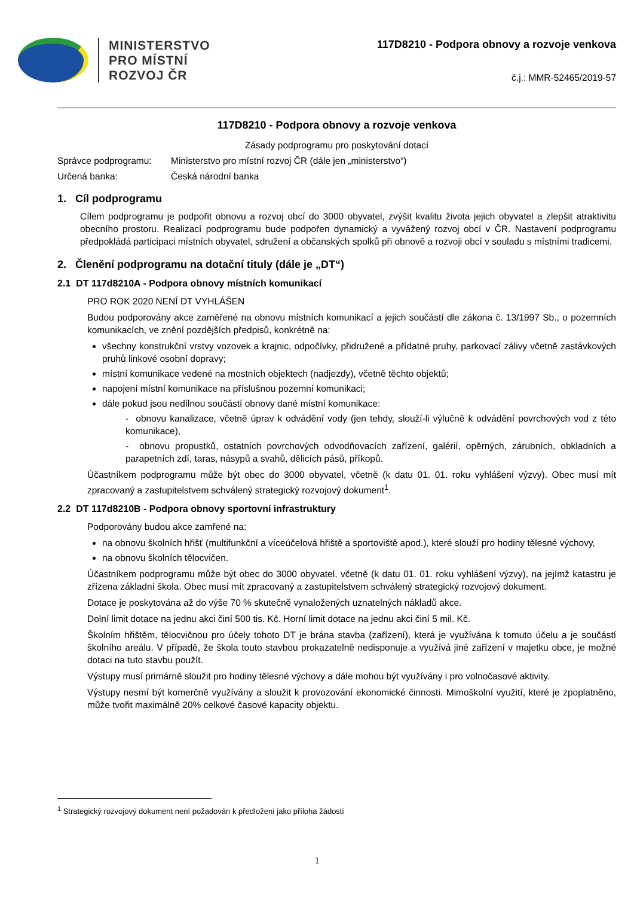MINISTERSTVO
PRO MÍSTNÍ
ROZVOJ ČR
117D8210 - Podpora obnovy a rozvoje venkova
č.j.: MMR-52465/2019-57
117D8210 - Podpora obnovy a rozvoje venkova
Zásady podprogramu pro poskytování dotací
Správce podprogramu: Ministerstvo pro místní rozvoj ČR (dále jen „ministerstvo“)
Určená banka: Česká národní banka
1. Cíl podprogramu
Cílem podprogramu je podpořit obnovu a rozvoj obcí do 3000 obyvatel, zvýšit kvalitu života jejich obyvatel a zlepšit atraktivitu obecního prostoru. Realizací podprogramu bude podpořen dynamický a vyvážený rozvoj obcí v ČR. Nastavení podprogramu předpokládá participaci místních obyvatel, sdružení a občanských spolků při obnově a rozvoji obcí v souladu s místními tradicemi.
2. Členění podprogramu na dotační tituly (dále je „DT“)
2.1 DT 117d8210A - Podpora obnovy místních komunikací
PRO ROK 2020 NENÍ DT VYHLÁŠEN
Budou podporovány akce zaměřené na obnovu místních komunikací a jejich součástí dle zákona č. 13/1997 Sb., o pozemních komunikacích, ve znění pozdějších předpisů, konkrétně na:
všechny konstrukční vrstvy vozovek a krajnic, odpočívky, přidružené a přídatné pruhy, parkovací zálivy včetně zastávkových pruhů linkové osobní dopravy;
místní komunikace vedené na mostních objektech (nadjezdy), včetně těchto objektů;
napojení místní komunikace na příslušnou pozemní komunikaci;
dále pokud jsou nedílnou součástí obnovy dané místní komunikace:
- obnovu kanalizace, včetně úprav k odvádění vody (jen tehdy, slouží-li výlučně k odvádění povrchových vod z této komunikace),
- obnovu propustků, ostatních povrchových odvodňovacích zařízení, galérií, opěrných, zárubních, obkladních a parapetních zdí, taras, násypů a svahů, dělicích pásů, příkopů.
Účastníkem podprogramu může být obec do 3000 obyvatel, včetně (k datu 01. 01. roku vyhlášení výzvy). Obec musí mít zpracovaný a zastupitelstvem schválený strategický rozvojový dokument<sup>1</sup>.
2.2 DT 117d8210B - Podpora obnovy sportovní infrastruktury
Podporovány budou akce zamřené na:
na obnovu školních hřišť (multifunkční a víceúčelová hřiště a sportoviště apod.), které slouží pro hodiny tělesné výchovy,
na obnovu školních tělocvičen.
Účastníkem podprogramu může být obec do 3000 obyvatel, včetně (k datu 01. 01. roku vyhlášení výzvy), na jejímž katastru je zřízena základní škola. Obec musí mít zpracovaný a zastupitelstvem schválený strategický rozvojový dokument.
Dotace je poskytována až do výše 70 % skutečně vynaložených uznatelných nákladů akce.
Dolní limit dotace na jednu akci činí 500 tis. Kč. Horní limit dotace na jednu akci činí 5 mil. Kč.
Školním hřištěm, tělocvičnou pro účely tohoto DT je brána stavba (zařízení), která je využívána k tomuto účelu a je součástí školního areálu. V případě, že škola touto stavbou prokazatelně nedisponuje a využívá jiné zařízení v majetku obce, je možné dotaci na tuto stavbu použít.
Výstupy musí primárně sloužit pro hodiny tělesné výchovy a dále mohou být využívány i pro volnočasové aktivity.
Výstupy nesmí být komerčně využívány a sloužit k provozování ekonomické činnosti. Mimoškolní využití, které je zpoplatněno, může tvořit maximálně 20% celkové časové kapacity objektu.
<sup>1</sup> Strategický rozvojový dokument není požadován k předložení jako příloha žádosti
1